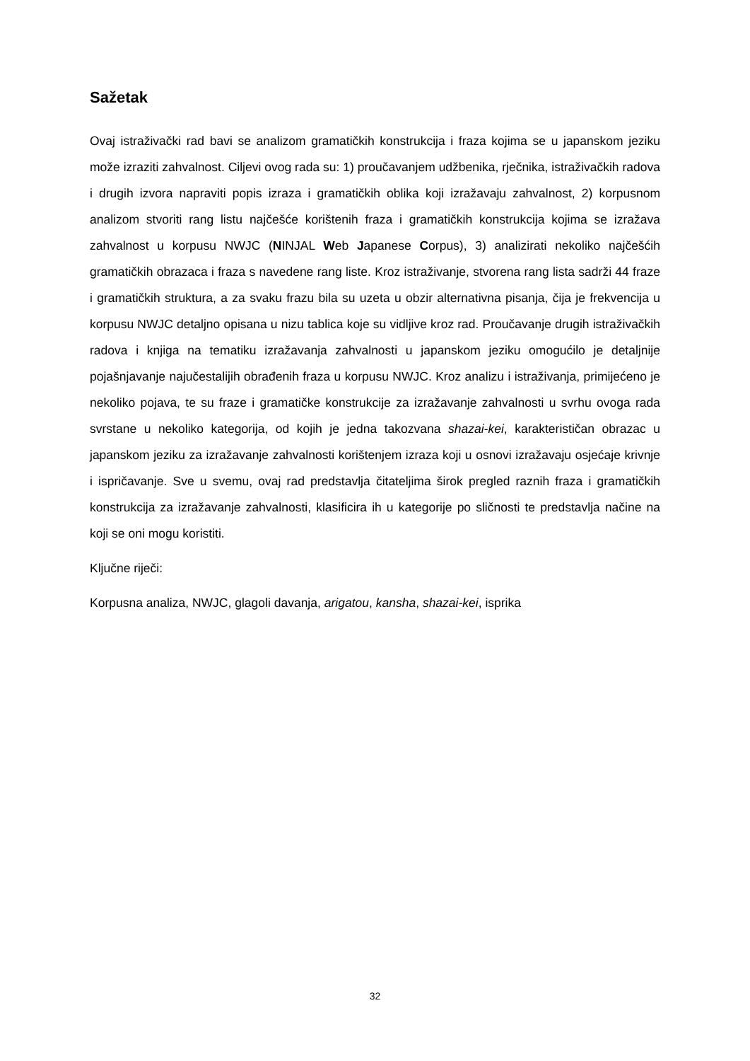Sažetak
Ovaj istraživački rad bavi se analizom gramatičkih konstrukcija i fraza kojima se u japanskom jeziku može izraziti zahvalnost. Ciljevi ovog rada su: 1) proučavanjem udžbenika, rječnika, istraživačkih radova i drugih izvora napraviti popis izraza i gramatičkih oblika koji izražavaju zahvalnost, 2) korpusnom analizom stvoriti rang listu najčešće korištenih fraza i gramatičkih konstrukcija kojima se izražava zahvalnost u korpusu NWJC (NINJAL Web Japanese Corpus), 3) analizirati nekoliko najčešćih gramatičkih obrazaca i fraza s navedene rang liste. Kroz istraživanje, stvorena rang lista sadrži 44 fraze i gramatičkih struktura, a za svaku frazu bila su uzeta u obzir alternativna pisanja, čija je frekvencija u korpusu NWJC detaljno opisana u nizu tablica koje su vidljive kroz rad. Proučavanje drugih istraživačkih radova i knjiga na tematiku izražavanja zahvalnosti u japanskom jeziku omogućilo je detaljnije pojašnjavanje najučestalijih obrađenih fraza u korpusu NWJC. Kroz analizu i istraživanja, primijećeno je nekoliko pojava, te su fraze i gramatičke konstrukcije za izražavanje zahvalnosti u svrhu ovoga rada svrstane u nekoliko kategorija, od kojih je jedna takozvana shazai-kei, karakterističan obrazac u japanskom jeziku za izražavanje zahvalnosti korištenjem izraza koji u osnovi izražavaju osjećaje krivnje i ispričavanje. Sve u svemu, ovaj rad predstavlja čitateljima širok pregled raznih fraza i gramatičkih konstrukcija za izražavanje zahvalnosti, klasificira ih u kategorije po sličnosti te predstavlja načine na koji se oni mogu koristiti.
Ključne riječi:
Korpusna analiza, NWJC, glagoli davanja, arigatou, kansha, shazai-kei, isprika
32